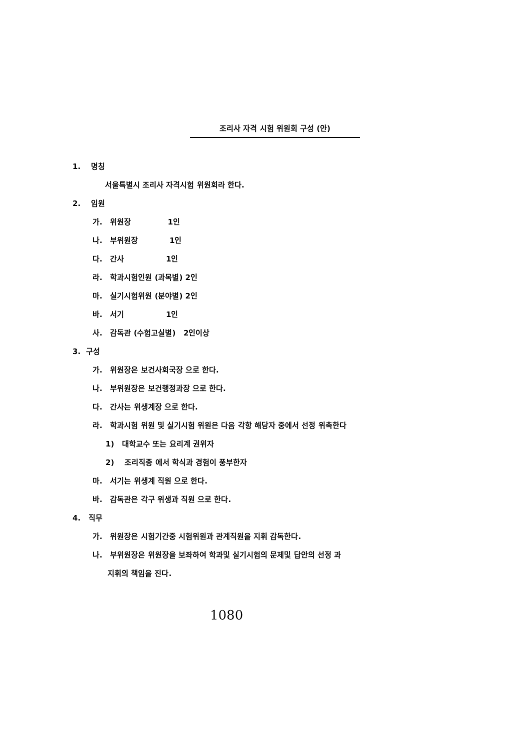조리사 자격 시험 위원회 구성 (안)
1. 명칭
서울특별시 조리사 자격시험 위원회라 한다.
2. 임원
가. 위원장 1인
나. 부위원장 1인
다. 간사 1인
라. 학과시험인원 (과목별) 2인
마. 실기시험위원 (분야별) 2인
바. 서기 1인
사. 감독관 (수험고실별) 2인이상
3. 구성
가. 위원장은 보건사회국장 으로 한다.
나. 부위원장은 보건행정과장 으로 한다.
다. 간사는 위생계장 으로 한다.
라. 학과시험 위원 및 실기시험 위원은 다음 각항 해당자 중에서 선정 위촉한다
1) 대학교수 또는 요리계 권위자
2) 조리직종 에서 학식과 경험이 풍부한자
마. 서기는 위생계 직원 으로 한다.
바. 감독관은 각구 위생과 직원 으로 한다.
4. 직무
가. 위원장은 시험기간중 시험위원과 관계직원을 지휘 감독한다.
나. 부위원장은 위원장을 보좌하여 학과및 실기시험의 문제및 답안의 선정 과
지휘의 책임을 진다.
1080